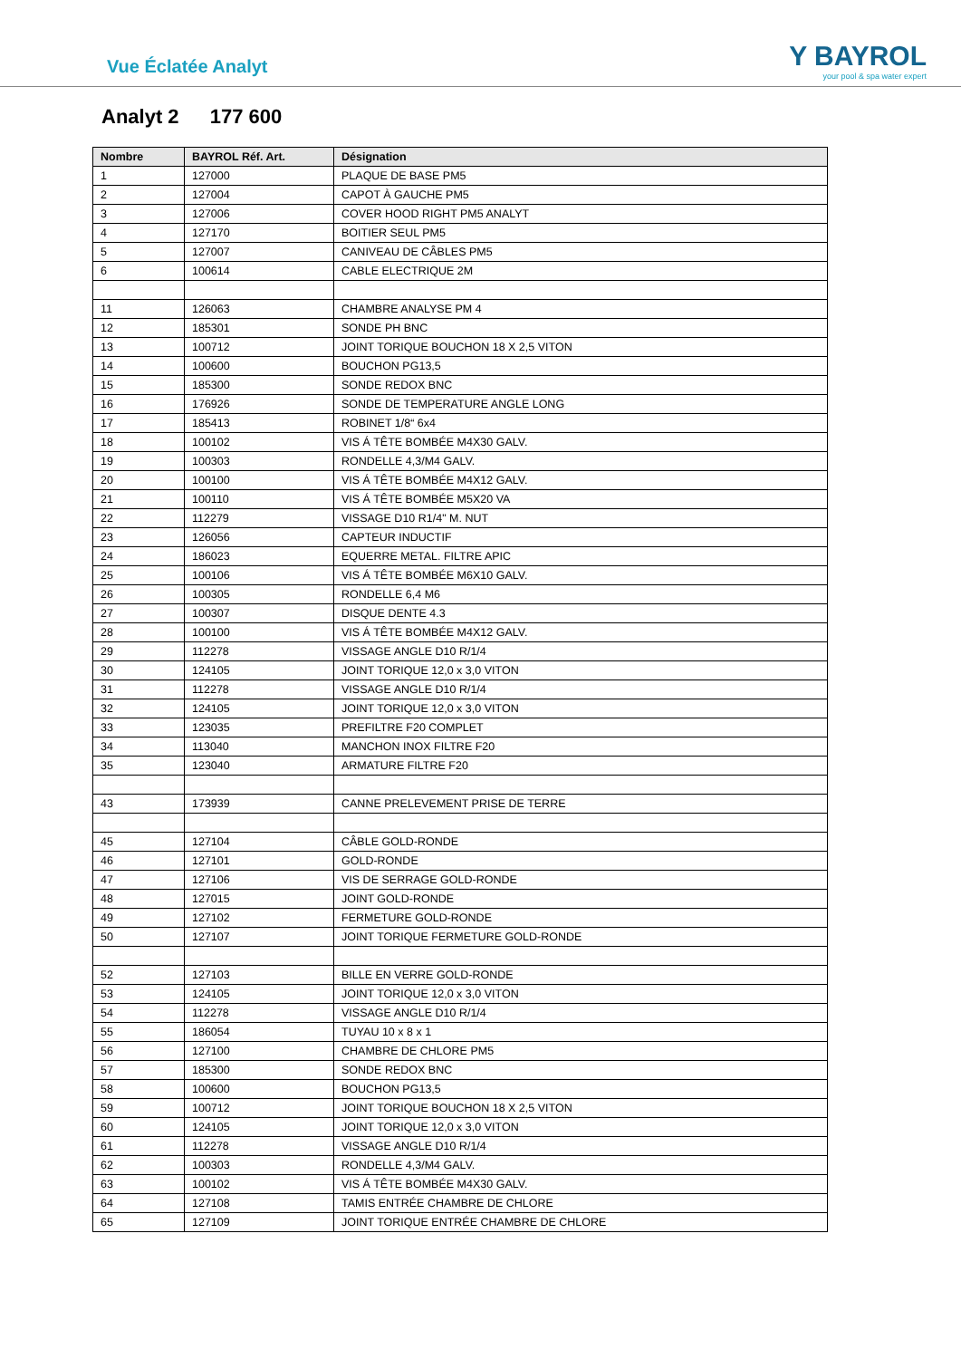Vue Éclatée Analyt
Y BAYROL
your pool & spa water expert
Analyt 2 177 600
| Nombre | BAYROL Réf. Art. | Désignation |
| --- | --- | --- |
| 1 | 127000 | PLAQUE DE BASE PM5 |
| 2 | 127004 | CAPOT À GAUCHE PM5 |
| 3 | 127006 | COVER HOOD RIGHT PM5 ANALYT |
| 4 | 127170 | BOITIER SEUL PM5 |
| 5 | 127007 | CANIVEAU DE CÂBLES PM5 |
| 6 | 100614 | CABLE ELECTRIQUE 2M |
| 11 | 126063 | CHAMBRE ANALYSE PM 4 |
| 12 | 185301 | SONDE PH BNC |
| 13 | 100712 | JOINT TORIQUE BOUCHON 18 X 2,5 VITON |
| 14 | 100600 | BOUCHON PG13,5 |
| 15 | 185300 | SONDE REDOX BNC |
| 16 | 176926 | SONDE DE TEMPERATURE ANGLE LONG |
| 17 | 185413 | ROBINET 1/8“ 6x4 |
| 18 | 100102 | VIS Á TÊTE BOMBÉE M4X30 GALV. |
| 19 | 100303 | RONDELLE 4,3/M4 GALV. |
| 20 | 100100 | VIS Á TÊTE BOMBÉE M4X12 GALV. |
| 21 | 100110 | VIS Á TÊTE BOMBÉE M5X20 VA |
| 22 | 112279 | VISSAGE D10 R1/4" M. NUT |
| 23 | 126056 | CAPTEUR INDUCTIF |
| 24 | 186023 | EQUERRE METAL. FILTRE APIC |
| 25 | 100106 | VIS Á TÊTE BOMBÉE M6X10 GALV. |
| 26 | 100305 | RONDELLE 6,4 M6 |
| 27 | 100307 | DISQUE DENTE 4.3 |
| 28 | 100100 | VIS Á TÊTE BOMBÉE M4X12 GALV. |
| 29 | 112278 | VISSAGE ANGLE D10 R/1/4 |
| 30 | 124105 | JOINT TORIQUE 12,0 x 3,0 VITON |
| 31 | 112278 | VISSAGE ANGLE D10 R/1/4 |
| 32 | 124105 | JOINT TORIQUE 12,0 x 3,0 VITON |
| 33 | 123035 | PREFILTRE F20 COMPLET |
| 34 | 113040 | MANCHON INOX FILTRE F20 |
| 35 | 123040 | ARMATURE FILTRE F20 |
| 43 | 173939 | CANNE PRELEVEMENT PRISE DE TERRE |
| 45 | 127104 | CÂBLE GOLD-RONDE |
| 46 | 127101 | GOLD-RONDE |
| 47 | 127106 | VIS DE SERRAGE GOLD-RONDE |
| 48 | 127015 | JOINT GOLD-RONDE |
| 49 | 127102 | FERMETURE GOLD-RONDE |
| 50 | 127107 | JOINT TORIQUE FERMETURE GOLD-RONDE |
| 52 | 127103 | BILLE EN VERRE GOLD-RONDE |
| 53 | 124105 | JOINT TORIQUE 12,0 x 3,0 VITON |
| 54 | 112278 | VISSAGE ANGLE D10 R/1/4 |
| 55 | 186054 | TUYAU 10 x 8 x 1 |
| 56 | 127100 | CHAMBRE DE CHLORE PM5 |
| 57 | 185300 | SONDE REDOX BNC |
| 58 | 100600 | BOUCHON PG13,5 |
| 59 | 100712 | JOINT TORIQUE BOUCHON 18 X 2,5 VITON |
| 60 | 124105 | JOINT TORIQUE 12,0 x 3,0 VITON |
| 61 | 112278 | VISSAGE ANGLE D10 R/1/4 |
| 62 | 100303 | RONDELLE 4,3/M4 GALV. |
| 63 | 100102 | VIS Á TÊTE BOMBÉE M4X30 GALV. |
| 64 | 127108 | TAMIS ENTRÉE CHAMBRE DE CHLORE |
| 65 | 127109 | JOINT TORIQUE ENTRÉE CHAMBRE DE CHLORE |